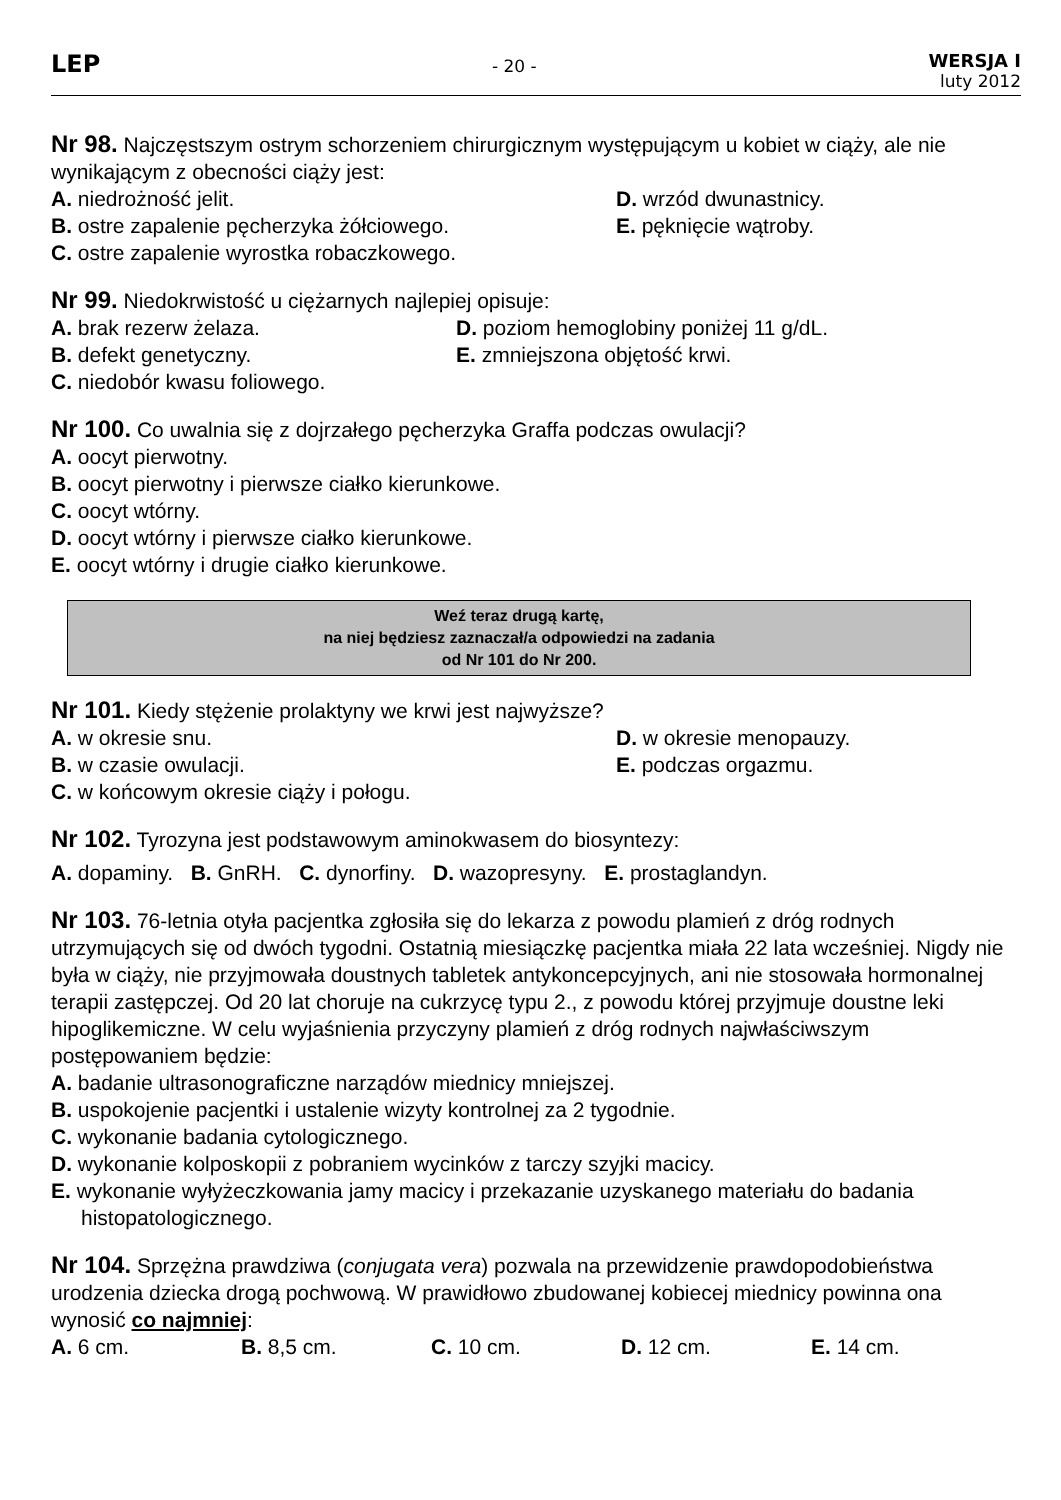LEP
- 20 -
WERSJA I
luty 2012
Nr 98. Najczęstszym ostrym schorzeniem chirurgicznym występującym u kobiet w ciąży, ale nie wynikającym z obecności ciąży jest:
A. niedrożność jelit.
D. wrzód dwunastnicy.
B. ostre zapalenie pęcherzyka żółciowego.
E. pęknięcie wątroby.
C. ostre zapalenie wyrostka robaczkowego.
Nr 99. Niedokrwistość u ciężarnych najlepiej opisuje:
A. brak rezerw żelaza.
D. poziom hemoglobiny poniżej 11 g/dL.
B. defekt genetyczny.
E. zmniejszona objętość krwi.
C. niedobór kwasu foliowego.
Nr 100. Co uwalnia się z dojrzałego pęcherzyka Graffa podczas owulacji?
A. oocyt pierwotny.
B. oocyt pierwotny i pierwsze ciałko kierunkowe.
C. oocyt wtórny.
D. oocyt wtórny i pierwsze ciałko kierunkowe.
E. oocyt wtórny i drugie ciałko kierunkowe.
Weź teraz drugą kartę,
na niej będziesz zaznaczał/a odpowiedzi na zadania
od Nr 101 do Nr 200.
Nr 101. Kiedy stężenie prolaktyny we krwi jest najwyższe?
A. w okresie snu.
D. w okresie menopauzy.
B. w czasie owulacji.
E. podczas orgazmu.
C. w końcowym okresie ciąży i połogu.
Nr 102. Tyrozyna jest podstawowym aminokwasem do biosyntezy:
A. dopaminy. B. GnRH. C. dynorfiny. D. wazopresyny. E. prostaglandyn.
Nr 103. 76-letnia otyła pacjentka zgłosiła się do lekarza z powodu plamień z dróg rodnych utrzymujących się od dwóch tygodni. Ostatnią miesiączkę pacjentka miała 22 lata wcześniej. Nigdy nie była w ciąży, nie przyjmowała doustnych tabletek antykoncepcyjnych, ani nie stosowała hormonalnej terapii zastępczej. Od 20 lat choruje na cukrzycę typu 2., z powodu której przyjmuje doustne leki hipoglikemiczne. W celu wyjaśnienia przyczyny plamień z dróg rodnych najwłaściwszym postępowaniem będzie:
A. badanie ultrasonograficzne narządów miednicy mniejszej.
B. uspokojenie pacjentki i ustalenie wizyty kontrolnej za 2 tygodnie.
C. wykonanie badania cytologicznego.
D. wykonanie kolposkopii z pobraniem wycinków z tarczy szyjki macicy.
E. wykonanie wyłyżeczkowania jamy macicy i przekazanie uzyskanego materiału do badania histopatologicznego.
Nr 104. Sprzężna prawdziwa (conjugata vera) pozwala na przewidzenie prawdopodobieństwa urodzenia dziecka drogą pochwową. W prawidłowo zbudowanej kobiecej miednicy powinna ona wynosić co najmniej:
A. 6 cm. B. 8,5 cm. C. 10 cm. D. 12 cm. E. 14 cm.